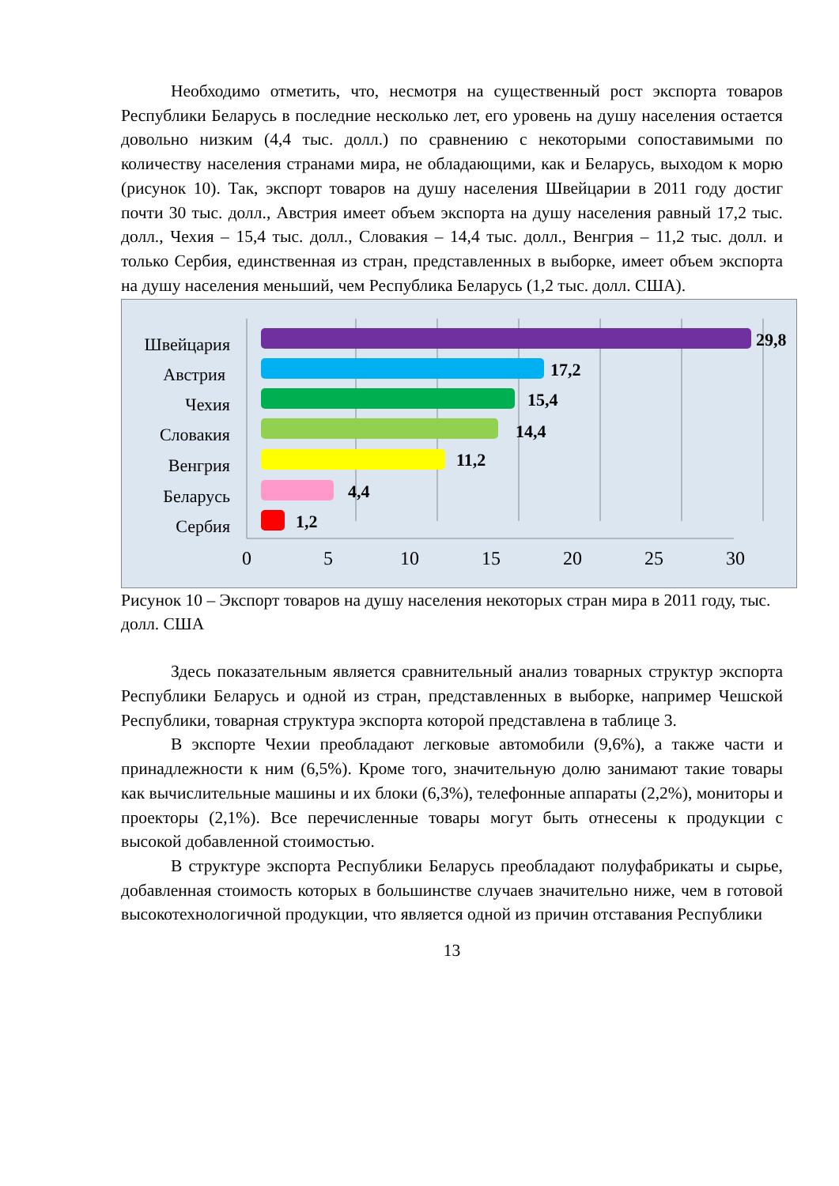Необходимо отметить, что, несмотря на существенный рост экспорта товаров Республики Беларусь в последние несколько лет, его уровень на душу населения остается довольно низким (4,4 тыс. долл.) по сравнению с некоторыми сопоставимыми по количеству населения странами мира, не обладающими, как и Беларусь, выходом к морю (рисунок 10). Так, экспорт товаров на душу населения Швейцарии в 2011 году достиг почти 30 тыс. долл., Австрия имеет объем экспорта на душу населения равный 17,2 тыс. долл., Чехия – 15,4 тыс. долл., Словакия – 14,4 тыс. долл., Венгрия – 11,2 тыс. долл. и только Сербия, единственная из стран, представленных в выборке, имеет объем экспорта на душу населения меньший, чем Республика Беларусь (1,2 тыс. долл. США).
Швейцария
Австрия
Чехия
Словакия
Венгрия
Беларусь
Сербия
29,8
17,2
15,4
14,4
11,2
4,4
1,2
0
5
10
15
20
25
30
Рисунок 10 – Экспорт товаров на душу населения некоторых стран мира в 2011 году, тыс. долл. США
Здесь показательным является сравнительный анализ товарных структур экспорта Республики Беларусь и одной из стран, представленных в выборке, например Чешской Республики, товарная структура экспорта которой представлена в таблице 3.
В экспорте Чехии преобладают легковые автомобили (9,6%), а также части и принадлежности к ним (6,5%). Кроме того, значительную долю занимают такие товары как вычислительные машины и их блоки (6,3%), телефонные аппараты (2,2%), мониторы и проекторы (2,1%). Все перечисленные товары могут быть отнесены к продукции с высокой добавленной стоимостью.
В структуре экспорта Республики Беларусь преобладают полуфабрикаты и сырье, добавленная стоимость которых в большинстве случаев значительно ниже, чем в готовой высокотехнологичной продукции, что является одной из причин отставания Республики
13